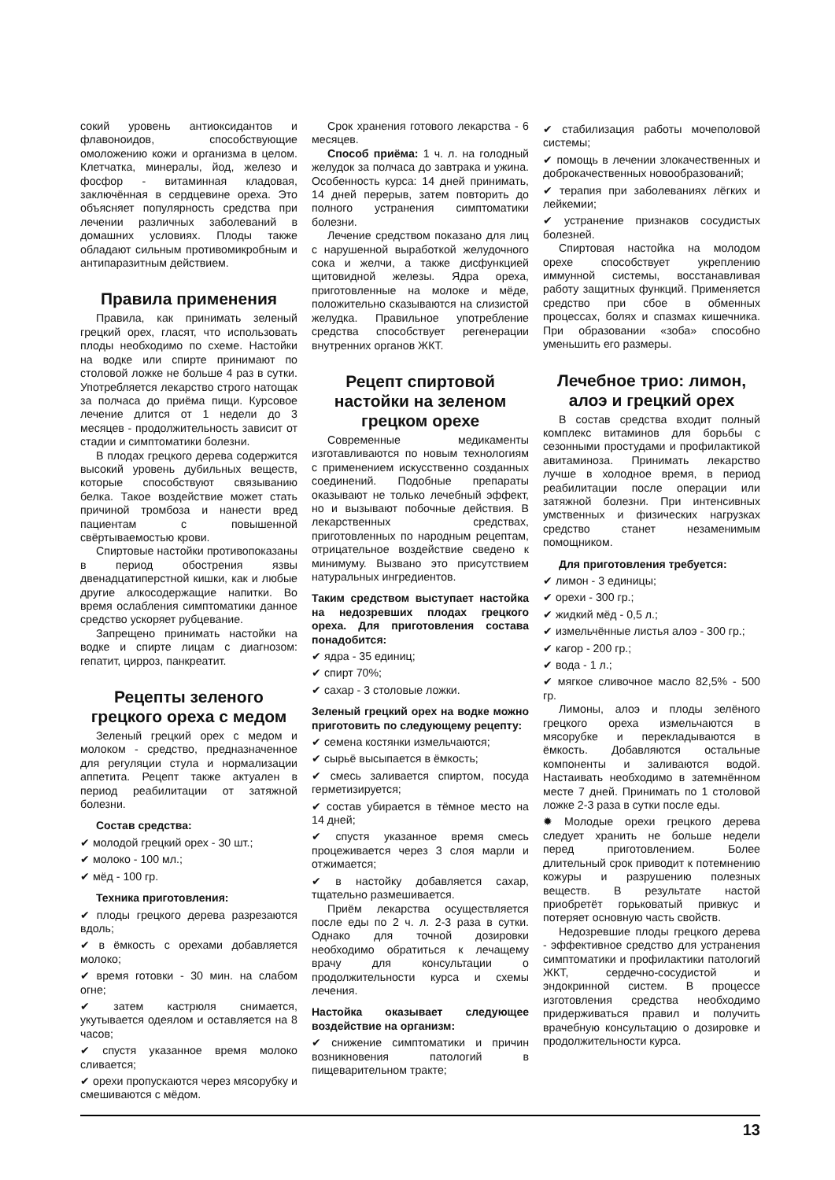сокий уровень антиоксидантов и флавоноидов, способствующие омоложению кожи и организма в целом. Клетчатка, минералы, йод, железо и фосфор - витаминная кладовая, заключённая в сердцевине ореха. Это объясняет популярность средства при лечении различных заболеваний в домашних условиях. Плоды также обладают сильным противомикробным и антипаразитным действием.
Правила применения
Правила, как принимать зеленый грецкий орех, гласят, что использовать плоды необходимо по схеме. Настойки на водке или спирте принимают по столовой ложке не больше 4 раз в сутки. Употребляется лекарство строго натощак за полчаса до приёма пищи. Курсовое лечение длится от 1 недели до 3 месяцев - продолжительность зависит от стадии и симптоматики болезни.
В плодах грецкого дерева содержится высокий уровень дубильных веществ, которые способствуют связыванию белка. Такое воздействие может стать причиной тромбоза и нанести вред пациентам с повышенной свёртываемостью крови.
Спиртовые настойки противопоказаны в период обострения язвы двенадцатиперстной кишки, как и любые другие алкосодержащие напитки. Во время ослабления симптоматики данное средство ускоряет рубцевание.
Запрещено принимать настойки на водке и спирте лицам с диагнозом: гепатит, цирроз, панкреатит.
Рецепты зеленого грецкого ореха с медом
Зеленый грецкий орех с медом и молоком - средство, предназначенное для регуляции стула и нормализации аппетита. Рецепт также актуален в период реабилитации от затяжной болезни.
Состав средства:
✔ молодой грецкий орех - 30 шт.;
✔ молоко - 100 мл.;
✔ мёд - 100 гр.
Техника приготовления:
✔ плоды грецкого дерева разрезаются вдоль;
✔ в ёмкость с орехами добавляется молоко;
✔ время готовки - 30 мин. на слабом огне;
✔ затем кастрюля снимается, укутывается одеялом и оставляется на 8 часов;
✔ спустя указанное время молоко сливается;
✔ орехи пропускаются через мясорубку и смешиваются с мёдом.
Срок хранения готового лекарства - 6 месяцев.
Способ приёма: 1 ч. л. на голодный желудок за полчаса до завтрака и ужина. Особенность курса: 14 дней принимать, 14 дней перерыв, затем повторить до полного устранения симптоматики болезни.
Лечение средством показано для лиц с нарушенной выработкой желудочного сока и желчи, а также дисфункцией щитовидной железы. Ядра ореха, приготовленные на молоке и мёде, положительно сказываются на слизистой желудка. Правильное употребление средства способствует регенерации внутренних органов ЖКТ.
Рецепт спиртовой настойки на зеленом грецком орехе
Современные медикаменты изготавливаются по новым технологиям с применением искусственно созданных соединений. Подобные препараты оказывают не только лечебный эффект, но и вызывают побочные действия. В лекарственных средствах, приготовленных по народным рецептам, отрицательное воздействие сведено к минимуму. Вызвано это присутствием натуральных ингредиентов.
Таким средством выступает настойка на недозревших плодах грецкого ореха. Для приготовления состава понадобится:
✔ ядра - 35 единиц;
✔ спирт 70%;
✔ сахар - 3 столовые ложки.
Зеленый грецкий орех на водке можно приготовить по следующему рецепту:
✔ семена костянки измельчаются;
✔ сырьё высыпается в ёмкость;
✔ смесь заливается спиртом, посуда герметизируется;
✔ состав убирается в тёмное место на 14 дней;
✔ спустя указанное время смесь процеживается через 3 слоя марли и отжимается;
✔ в настойку добавляется сахар, тщательно размешивается.
Приём лекарства осуществляется после еды по 2 ч. л. 2-3 раза в сутки. Однако для точной дозировки необходимо обратиться к лечащему врачу для консультации о продолжительности курса и схемы лечения.
Настойка оказывает следующее воздействие на организм:
✔ снижение симптоматики и причин возникновения патологий в пищеварительном тракте;
✔ стабилизация работы мочеполовой системы;
✔ помощь в лечении злокачественных и доброкачественных новообразований;
✔ терапия при заболеваниях лёгких и лейкемии;
✔ устранение признаков сосудистых болезней.
Спиртовая настойка на молодом орехе способствует укреплению иммунной системы, восстанавливая работу защитных функций. Применяется средство при сбое в обменных процессах, болях и спазмах кишечника. При образовании «зоба» способно уменьшить его размеры.
Лечебное трио: лимон, алоэ и грецкий орех
В состав средства входит полный комплекс витаминов для борьбы с сезонными простудами и профилактикой авитаминоза. Принимать лекарство лучше в холодное время, в период реабилитации после операции или затяжной болезни. При интенсивных умственных и физических нагрузках средство станет незаменимым помощником.
Для приготовления требуется:
✔ лимон - 3 единицы;
✔ орехи - 300 гр.;
✔ жидкий мёд - 0,5 л.;
✔ измельчённые листья алоэ - 300 гр.;
✔ кагор - 200 гр.;
✔ вода - 1 л.;
✔ мягкое сливочное масло 82,5% - 500 гр.
Лимоны, алоэ и плоды зелёного грецкого ореха измельчаются в мясорубке и перекладываются в ёмкость. Добавляются остальные компоненты и заливаются водой. Настаивать необходимо в затемнённом месте 7 дней. Принимать по 1 столовой ложке 2-3 раза в сутки после еды.
✹ Молодые орехи грецкого дерева следует хранить не больше недели перед приготовлением. Более длительный срок приводит к потемнению кожуры и разрушению полезных веществ. В результате настой приобретёт горьковатый привкус и потеряет основную часть свойств.
Недозревшие плоды грецкого дерева - эффективное средство для устранения симптоматики и профилактики патологий ЖКТ, сердечно-сосудистой и эндокринной систем. В процессе изготовления средства необходимо придерживаться правил и получить врачебную консультацию о дозировке и продолжительности курса.
13